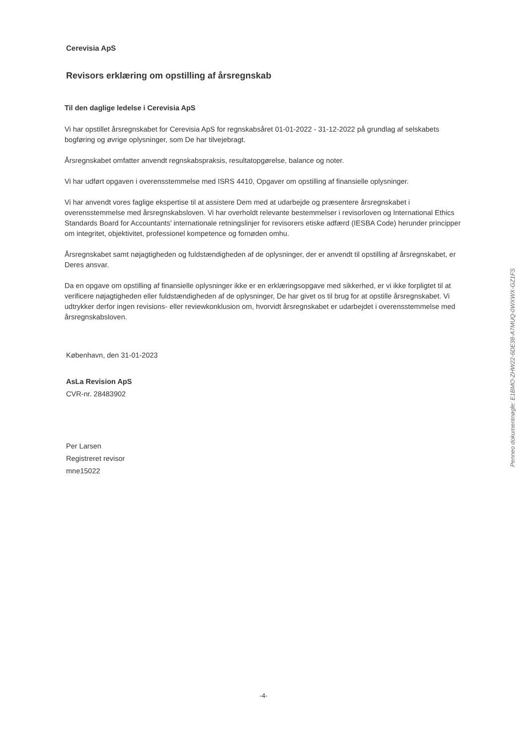Cerevisia ApS
Revisors erklæring om opstilling af årsregnskab
Til den daglige ledelse i Cerevisia ApS
Vi har opstillet årsregnskabet for Cerevisia ApS for regnskabsåret 01-01-2022 - 31-12-2022 på grundlag af selskabets bogføring og øvrige oplysninger, som De har tilvejebragt.
Årsregnskabet omfatter anvendt regnskabspraksis, resultatopgørelse, balance og noter.
Vi har udført opgaven i overensstemmelse med ISRS 4410, Opgaver om opstilling af finansielle oplysninger.
Vi har anvendt vores faglige ekspertise til at assistere Dem med at udarbejde og præsentere årsregnskabet i overensstemmelse med årsregnskabsloven. Vi har overholdt relevante bestemmelser i revisorloven og International Ethics Standards Board for Accountants' internationale retningslinjer for revisorers etiske adfærd (IESBA Code) herunder principper om integritet, objektivitet, professionel kompetence og fornøden omhu.
Årsregnskabet samt nøjagtigheden og fuldstændigheden af de oplysninger, der er anvendt til opstilling af årsregnskabet, er Deres ansvar.
Da en opgave om opstilling af finansielle oplysninger ikke er en erklæringsopgave med sikkerhed, er vi ikke forpligtet til at verificere nøjagtigheden eller fuldstændigheden af de oplysninger, De har givet os til brug for at opstille årsregnskabet. Vi udtrykker derfor ingen revisions- eller reviewkonklusion om, hvorvidt årsregnskabet er udarbejdet i overensstemmelse med årsregnskabsloven.
København, den 31-01-2023
AsLa Revision ApS
CVR-nr. 28483902
Per Larsen
Registreret revisor
mne15022
Penneo dokumentnøgle: E1BMO-ZHW22-6DE38-A7MUQ-0WXWX-GZ1FS
-4-